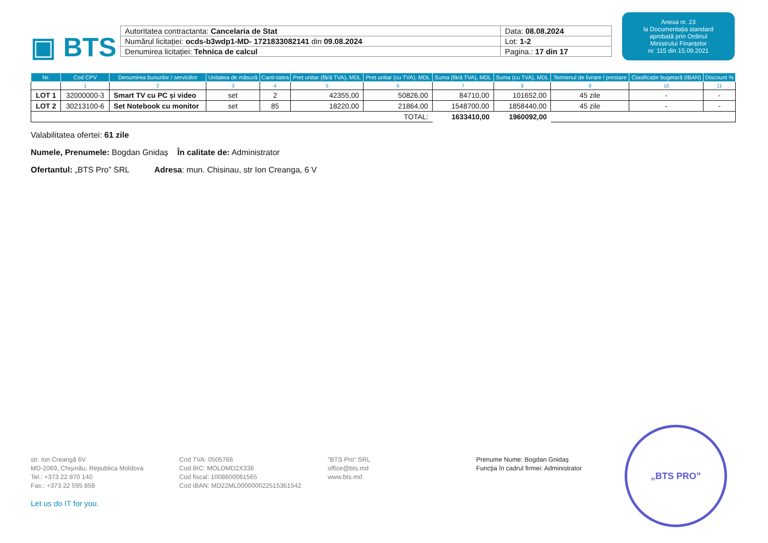▣ BTS
| Autoritatea contractanta: Cancelaria de Stat | Data: 08.08.2024 |
| Numărul licitației: ocds-b3wdp1-MD- 1721833082141 din 09.08.2024 | Lot: 1-2 |
| Denumirea licitației: Tehnica de calcul | Pagina.: 17 din 17 |
Anexa nr. 23
la Documentația standard
aprobată prin Ordinul
Ministrului Finanțelor
nr. 115 din 15.09.2021
| Nr. | Cod CPV | Denumirea bunurilor / serviciilor | Unitatea de măsură | Canti-tatea | Preț unitar (fără TVA), MDL | Preț unitar (cu TVA), MDL | Suma (fără TVA), MDL | Suma (cu TVA), MDL | Termenul de livrare / prestare | Clasificație bugetară (IBAN) | Discount % |
| --- | --- | --- | --- | --- | --- | --- | --- | --- | --- | --- | --- |
| | 1 | 2 | 3 | 4 | 5 | 6 | 7 | 8 | 9 | 10 | 11 |
| LOT 1 | 32000000-3 | Smart TV cu PC și video | set | 2 | 42355,00 | 50826,00 | 84710,00 | 101652,00 | 45 zile | - | - |
| LOT 2 | 30213100-6 | Set Notebook cu monitor | set | 85 | 18220,00 | 21864,00 | 1548700,00 | 1858440,00 | 45 zile | - | - |
| TOTAL: | | | | | | | 1633410,00 | 1960092,00 | | | |
Valabilitatea ofertei: 61 zile
Numele, Prenumele: Bogdan Gnidaș În calitate de: Administrator
Ofertantul: „BTS Pro” SRL Adresa: mun. Chisinau, str Ion Creanga, 6 V
str. Ion Creangă 6V
MD-2069, Chișinău, Republica Moldova
Tel.: +373 22 870 140
Fax.: +373 22 595 858
Cod TVA: 0505766
Cod BIC: MOLDMD2X336
Cod fiscal: 1008600061565
Cod IBAN: MD22ML000000022515361542
”BTS Pro” SRL
office@bts.md
www.bts.md
Prenume Nume: Bogdan Gnidaș
Funcţia în cadrul firmei: Administrator
Let us do IT for you.
„BTS PRO”